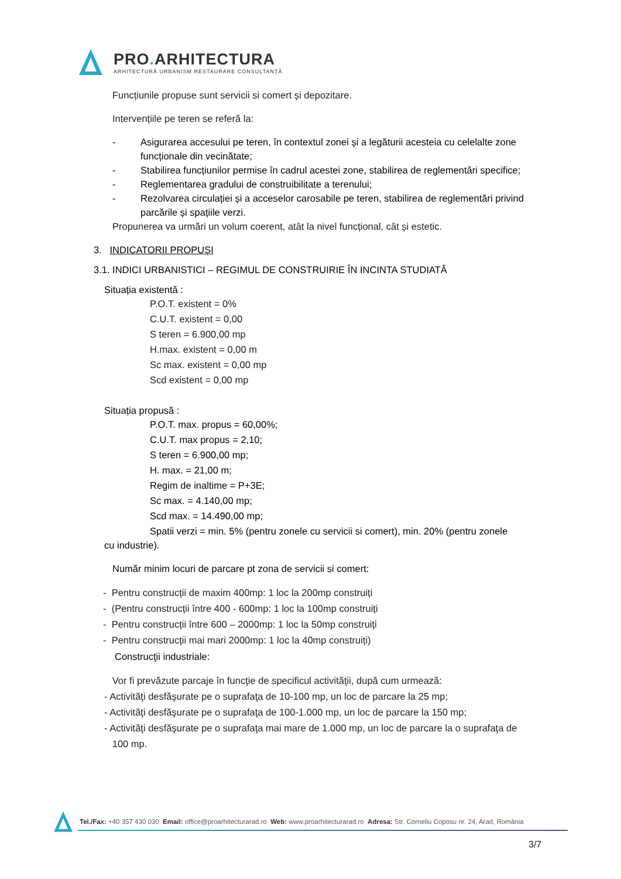PRO. ARHITECTURA
ARHITECTURĂ URBANISM RESTAURARE CONSULTANȚĂ
Funcțiunile propuse sunt servicii si comert și depozitare.
Intervențiile pe teren se referă la:
- Asigurarea accesului pe teren, în contextul zonei și a legăturii acesteia cu celelalte zone funcționale din vecinătate;
- Stabilirea funcțiunilor permise în cadrul acestei zone, stabilirea de reglementări specifice;
- Reglementarea gradului de construibilitate a terenului;
- Rezolvarea circulației și a acceselor carosabile pe teren, stabilirea de reglementări privind parcările și spațiile verzi.
Propunerea va urmări un volum coerent, atât la nivel funcțional, cât și estetic.
3. INDICATORII PROPUŞI
3.1. INDICI URBANISTICI – REGIMUL DE CONSTRUIRIE ÎN INCINTA STUDIATĂ
Situația existentă :
P.O.T. existent = 0%
C.U.T. existent = 0,00
S teren = 6.900,00 mp
H.max. existent = 0,00 m
Sc max. existent = 0,00 mp
Scd existent = 0,00 mp
Situația propusă :
P.O.T. max. propus = 60,00%;
C.U.T. max propus = 2,10;
S teren = 6.900,00 mp;
H. max. = 21,00 m;
Regim de inaltime = P+3E;
Sc max. = 4.140,00 mp;
Scd max. = 14.490,00 mp;
Spatii verzi = min. 5% (pentru zonele cu servicii si comert), min. 20% (pentru zonele
cu industrie).
Număr minim locuri de parcare pt zona de servicii si comert:
- Pentru construcții de maxim 400mp: 1 loc la 200mp construiți
- (Pentru construcții între 400 - 600mp: 1 loc la 100mp construiți
- Pentru construcții între 600 – 2000mp: 1 loc la 50mp construiți
- Pentru construcții mai mari 2000mp: 1 loc la 40mp construiți)
Construcţii industriale:
Vor fi prevăzute parcaje în funcţie de specificul activităţii, după cum urmează:
- Activităţi desfăşurate pe o suprafaţa de 10-100 mp, un loc de parcare la 25 mp;
- Activităţi desfăşurate pe o suprafaţa de 100-1.000 mp, un loc de parcare la 150 mp;
- Activităţi desfăşurate pe o suprafaţa mai mare de 1.000 mp, un loc de parcare la o suprafaţa de
100 mp.
Tel./Fax: +40 357 430 030 Email: office@proarhitecturarad.ro Web: www.proarhitecturarad.ro Adresa: Str. Corneliu Coposu nr. 24, Arad, România
3/7